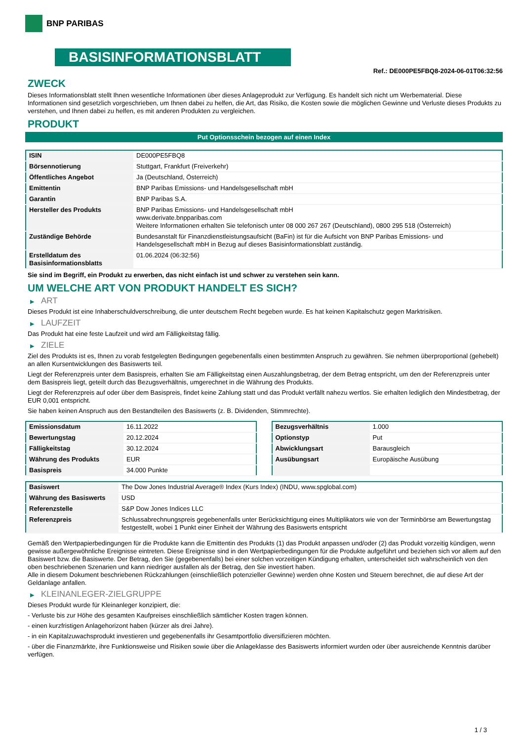BNP PARIBAS
BASISINFORMATIONSBLATT
Ref.: DE000PE5FBQ8-2024-06-01T06:32:56
ZWECK
Dieses Informationsblatt stellt Ihnen wesentliche Informationen über dieses Anlageprodukt zur Verfügung. Es handelt sich nicht um Werbematerial. Diese Informationen sind gesetzlich vorgeschrieben, um Ihnen dabei zu helfen, die Art, das Risiko, die Kosten sowie die möglichen Gewinne und Verluste dieses Produkts zu verstehen, und Ihnen dabei zu helfen, es mit anderen Produkten zu vergleichen.
PRODUKT
Put Optionsschein bezogen auf einen Index
| ISIN | DE000PE5FBQ8 |
| Börsennotierung | Stuttgart, Frankfurt (Freiverkehr) |
| Öffentliches Angebot | Ja (Deutschland, Österreich) |
| Emittentin | BNP Paribas Emissions- und Handelsgesellschaft mbH |
| Garantin | BNP Paribas S.A. |
| Hersteller des Produkts | BNP Paribas Emissions- und Handelsgesellschaft mbH www.derivate.bnpparibas.com Weitere Informationen erhalten Sie telefonisch unter 08 000 267 267 (Deutschland), 0800 295 518 (Österreich) |
| Zuständige Behörde | Bundesanstalt für Finanzdienstleistungsaufsicht (BaFin) ist für die Aufsicht von BNP Paribas Emissions- und Handelsgesellschaft mbH in Bezug auf dieses Basisinformationsblatt zuständig. |
| Erstelldatum des Basisinformationsblatts | 01.06.2024 (06:32:56) |
Sie sind im Begriff, ein Produkt zu erwerben, das nicht einfach ist und schwer zu verstehen sein kann.
UM WELCHE ART VON PRODUKT HANDELT ES SICH?
▶ ART
Dieses Produkt ist eine Inhaberschuldverschreibung, die unter deutschem Recht begeben wurde. Es hat keinen Kapitalschutz gegen Marktrisiken.
▶ LAUFZEIT
Das Produkt hat eine feste Laufzeit und wird am Fälligkeitstag fällig.
▶ ZIELE
Ziel des Produkts ist es, Ihnen zu vorab festgelegten Bedingungen gegebenenfalls einen bestimmten Anspruch zu gewähren. Sie nehmen überproportional (gehebelt) an allen Kursentwicklungen des Basiswerts teil.
Liegt der Referenzpreis unter dem Basispreis, erhalten Sie am Fälligkeitstag einen Auszahlungsbetrag, der dem Betrag entspricht, um den der Referenzpreis unter dem Basispreis liegt, geteilt durch das Bezugsverhältnis, umgerechnet in die Währung des Produkts.
Liegt der Referenzpreis auf oder über dem Basispreis, findet keine Zahlung statt und das Produkt verfällt nahezu wertlos. Sie erhalten lediglich den Mindestbetrag, der EUR 0,001 entspricht.
Sie haben keinen Anspruch aus den Bestandteilen des Basiswerts (z. B. Dividenden, Stimmrechte).
| Emissionsdatum | 16.11.2022 |
| Bewertungstag | 20.12.2024 |
| Fälligkeitstag | 30.12.2024 |
| Währung des Produkts | EUR |
| Basispreis | 34.000 Punkte |
| Bezugsverhältnis | 1.000 |
| Optionstyp | Put |
| Abwicklungsart | Barausgleich |
| Ausübungsart | Europäische Ausübung |
| Basiswert | The Dow Jones Industrial Average® Index (Kurs Index) (INDU, www.spglobal.com) |
| Währung des Basiswerts | USD |
| Referenzstelle | S&P Dow Jones Indices LLC |
| Referenzpreis | Schlussabrechnungspreis gegebenenfalls unter Berücksichtigung eines Multiplikators wie von der Terminbörse am Bewertungstag festgestellt, wobei 1 Punkt einer Einheit der Währung des Basiswerts entspricht |
Gemäß den Wertpapierbedingungen für die Produkte kann die Emittentin des Produkts (1) das Produkt anpassen und/oder (2) das Produkt vorzeitig kündigen, wenn gewisse außergewöhnliche Ereignisse eintreten. Diese Ereignisse sind in den Wertpapierbedingungen für die Produkte aufgeführt und beziehen sich vor allem auf den Basiswert bzw. die Basiswerte. Der Betrag, den Sie (gegebenenfalls) bei einer solchen vorzeitigen Kündigung erhalten, unterscheidet sich wahrscheinlich von den oben beschriebenen Szenarien und kann niedriger ausfallen als der Betrag, den Sie investiert haben.
Alle in diesem Dokument beschriebenen Rückzahlungen (einschließlich potenzieller Gewinne) werden ohne Kosten und Steuern berechnet, die auf diese Art der Geldanlage anfallen.
▶ KLEINANLEGER-ZIELGRUPPE
Dieses Produkt wurde für Kleinanleger konzipiert, die:
- Verluste bis zur Höhe des gesamten Kaufpreises einschließlich sämtlicher Kosten tragen können.
- einen kurzfristigen Anlagehorizont haben (kürzer als drei Jahre).
- in ein Kapitalzuwachsprodukt investieren und gegebenenfalls ihr Gesamtportfolio diversifizieren möchten.
- über die Finanzmärkte, ihre Funktionsweise und Risiken sowie über die Anlageklasse des Basiswerts informiert wurden oder über ausreichende Kenntnis darüber verfügen.
1 / 3